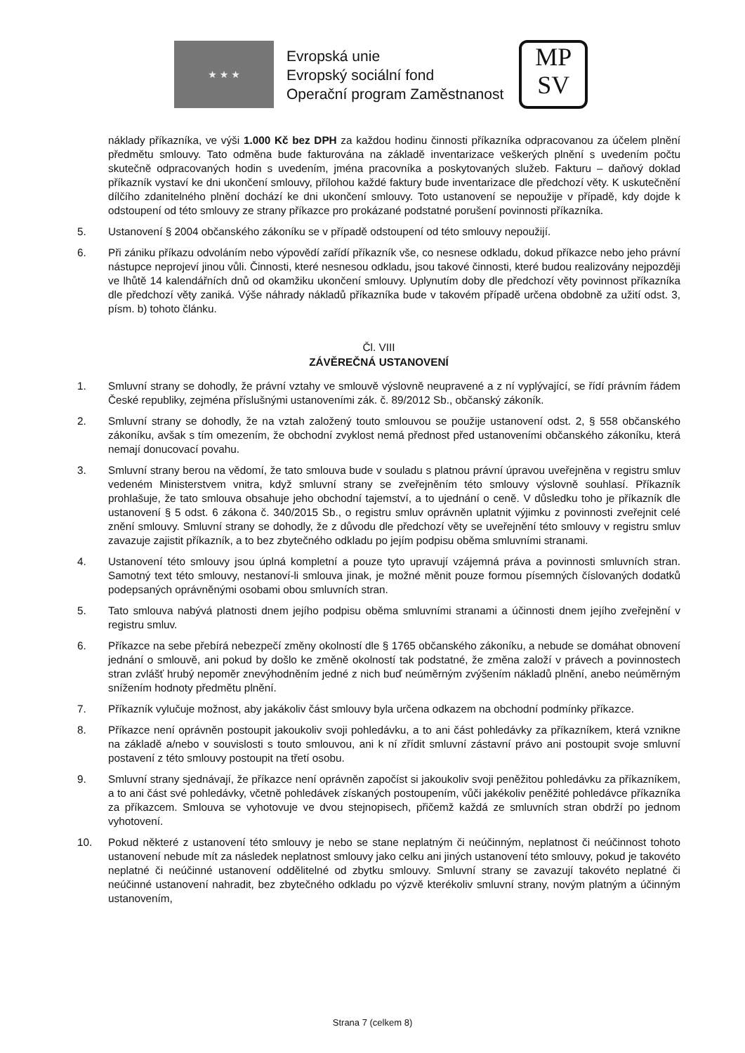★ ★ ★
Evropská unie
Evropský sociální fond
Operační program Zaměstnanost
MP
SV
náklady příkazníka, ve výši 1.000 Kč bez DPH za každou hodinu činnosti příkazníka odpracovanou za účelem plnění předmětu smlouvy. Tato odměna bude fakturována na základě inventarizace veškerých plnění s uvedením počtu skutečně odpracovaných hodin s uvedením, jména pracovníka a poskytovaných služeb. Fakturu – daňový doklad příkazník vystaví ke dni ukončení smlouvy, přílohou každé faktury bude inventarizace dle předchozí věty. K uskutečnění dílčího zdanitelného plnění dochází ke dni ukončení smlouvy. Toto ustanovení se nepoužije v případě, kdy dojde k odstoupení od této smlouvy ze strany příkazce pro prokázané podstatné porušení povinnosti příkazníka.
5. Ustanovení § 2004 občanského zákoníku se v případě odstoupení od této smlouvy nepoužijí.
6. Při zániku příkazu odvoláním nebo výpovědí zařídí příkazník vše, co nesnese odkladu, dokud příkazce nebo jeho právní nástupce neprojeví jinou vůli. Činnosti, které nesnesou odkladu, jsou takové činnosti, které budou realizovány nejpozději ve lhůtě 14 kalendářních dnů od okamžiku ukončení smlouvy. Uplynutím doby dle předchozí věty povinnost příkazníka dle předchozí věty zaniká. Výše náhrady nákladů příkazníka bude v takovém případě určena obdobně za užití odst. 3, písm. b) tohoto článku.
Čl. VIII
ZÁVĚREČNÁ USTANOVENÍ
1. Smluvní strany se dohodly, že právní vztahy ve smlouvě výslovně neupravené a z ní vyplývající, se řídí právním řádem České republiky, zejména příslušnými ustanoveními zák. č. 89/2012 Sb., občanský zákoník.
2. Smluvní strany se dohodly, že na vztah založený touto smlouvou se použije ustanovení odst. 2, § 558 občanského zákoníku, avšak s tím omezením, že obchodní zvyklost nemá přednost před ustanoveními občanského zákoníku, která nemají donucovací povahu.
3. Smluvní strany berou na vědomí, že tato smlouva bude v souladu s platnou právní úpravou uveřejněna v registru smluv vedeném Ministerstvem vnitra, když smluvní strany se zveřejněním této smlouvy výslovně souhlasí. Příkazník prohlašuje, že tato smlouva obsahuje jeho obchodní tajemství, a to ujednání o ceně. V důsledku toho je příkazník dle ustanovení § 5 odst. 6 zákona č. 340/2015 Sb., o registru smluv oprávněn uplatnit výjimku z povinnosti zveřejnit celé znění smlouvy. Smluvní strany se dohodly, že z důvodu dle předchozí věty se uveřejnění této smlouvy v registru smluv zavazuje zajistit příkazník, a to bez zbytečného odkladu po jejím podpisu oběma smluvními stranami.
4. Ustanovení této smlouvy jsou úplná kompletní a pouze tyto upravují vzájemná práva a povinnosti smluvních stran. Samotný text této smlouvy, nestanoví-li smlouva jinak, je možné měnit pouze formou písemných číslovaných dodatků podepsaných oprávněnými osobami obou smluvních stran.
5. Tato smlouva nabývá platnosti dnem jejího podpisu oběma smluvními stranami a účinnosti dnem jejího zveřejnění v registru smluv.
6. Příkazce na sebe přebírá nebezpečí změny okolností dle § 1765 občanského zákoníku, a nebude se domáhat obnovení jednání o smlouvě, ani pokud by došlo ke změně okolností tak podstatné, že změna založí v právech a povinnostech stran zvlášť hrubý nepoměr znevýhodněním jedné z nich buď neúměrným zvýšením nákladů plnění, anebo neúměrným snížením hodnoty předmětu plnění.
7. Příkazník vylučuje možnost, aby jakákoliv část smlouvy byla určena odkazem na obchodní podmínky příkazce.
8. Příkazce není oprávněn postoupit jakoukoliv svoji pohledávku, a to ani část pohledávky za příkazníkem, která vznikne na základě a/nebo v souvislosti s touto smlouvou, ani k ní zřídit smluvní zástavní právo ani postoupit svoje smluvní postavení z této smlouvy postoupit na třetí osobu.
9. Smluvní strany sjednávají, že příkazce není oprávněn započíst si jakoukoliv svoji peněžitou pohledávku za příkazníkem, a to ani část své pohledávky, včetně pohledávek získaných postoupením, vůči jakékoliv peněžité pohledávce příkazníka za příkazcem. Smlouva se vyhotovuje ve dvou stejnopisech, přičemž každá ze smluvních stran obdrží po jednom vyhotovení.
10. Pokud některé z ustanovení této smlouvy je nebo se stane neplatným či neúčinným, neplatnost či neúčinnost tohoto ustanovení nebude mít za následek neplatnost smlouvy jako celku ani jiných ustanovení této smlouvy, pokud je takovéto neplatné či neúčinné ustanovení oddělitelné od zbytku smlouvy. Smluvní strany se zavazují takovéto neplatné či neúčinné ustanovení nahradit, bez zbytečného odkladu po výzvě kterékoliv smluvní strany, novým platným a účinným ustanovením,
Strana 7 (celkem 8)